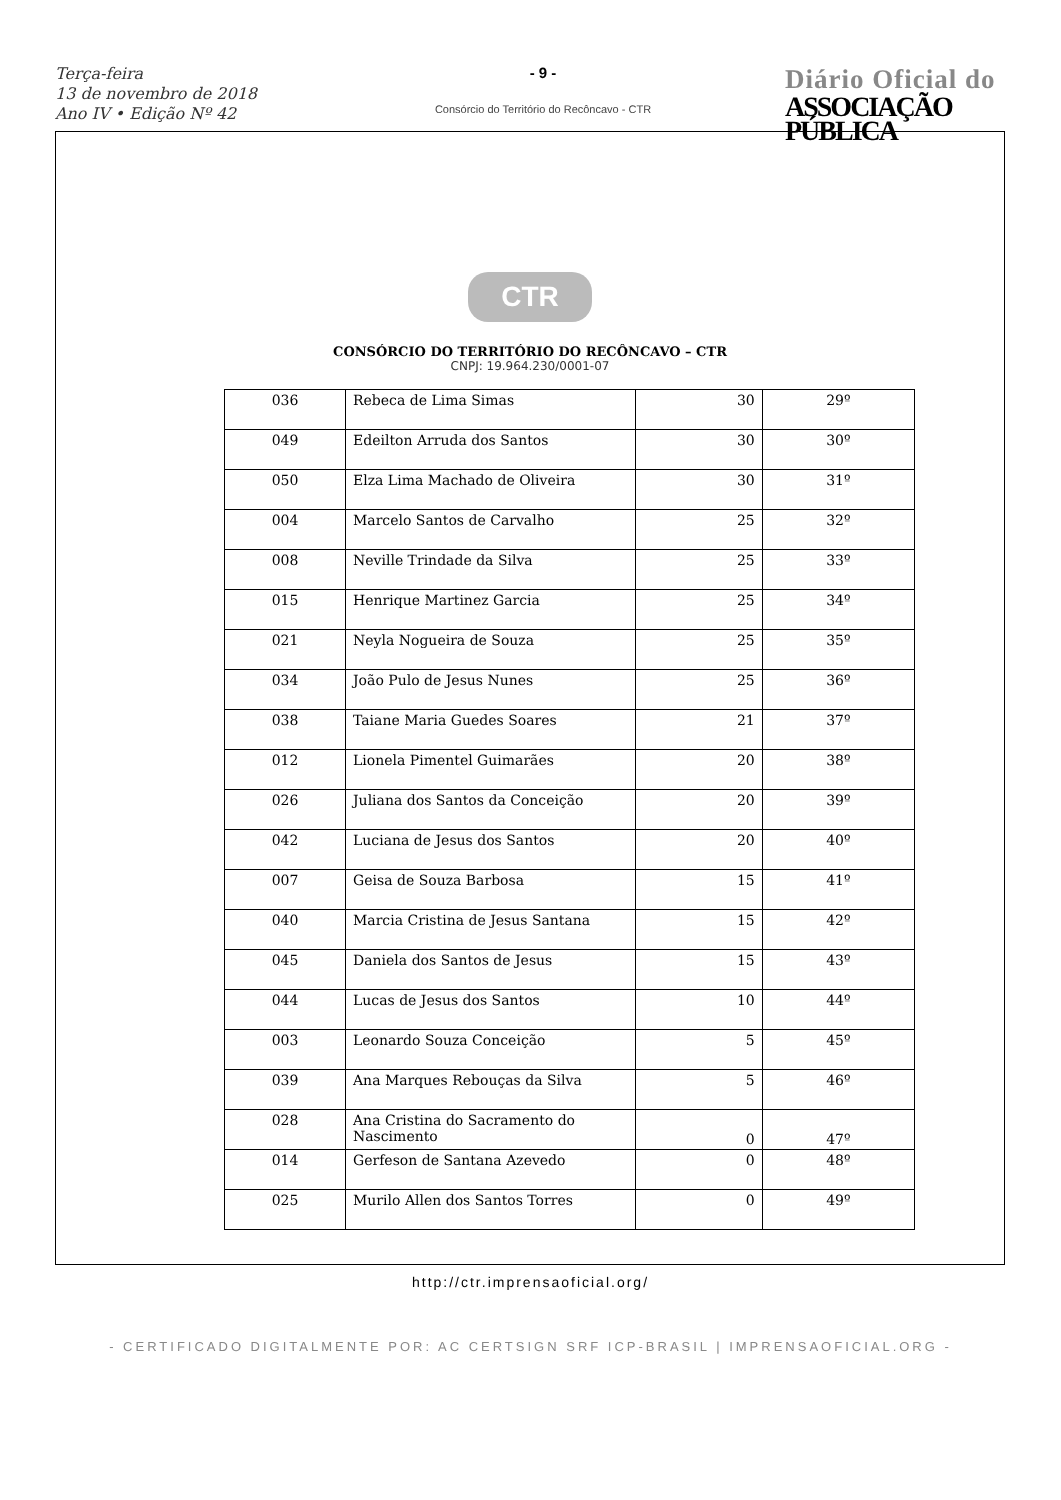Terça-feira
13 de novembro de 2018
Ano IV • Edição Nº 42
- 9 -
Consórcio do Território do Recôncavo - CTR
Diário Oficial do
ASSOCIAÇÃO PÚBLICA
CTR
CONSÓRCIO DO TERRITÓRIO DO RECÔNCAVO – CTR
CNPJ: 19.964.230/0001-07
| 036 | Rebeca de Lima Simas | 30 | 29º |
| 049 | Edeilton Arruda dos Santos | 30 | 30º |
| 050 | Elza Lima Machado de Oliveira | 30 | 31º |
| 004 | Marcelo Santos de Carvalho | 25 | 32º |
| 008 | Neville Trindade da Silva | 25 | 33º |
| 015 | Henrique Martinez Garcia | 25 | 34º |
| 021 | Neyla Nogueira de Souza | 25 | 35º |
| 034 | João Pulo de Jesus Nunes | 25 | 36º |
| 038 | Taiane Maria Guedes Soares | 21 | 37º |
| 012 | Lionela Pimentel Guimarães | 20 | 38º |
| 026 | Juliana dos Santos da Conceição | 20 | 39º |
| 042 | Luciana de Jesus dos Santos | 20 | 40º |
| 007 | Geisa de Souza Barbosa | 15 | 41º |
| 040 | Marcia Cristina de Jesus Santana | 15 | 42º |
| 045 | Daniela dos Santos de Jesus | 15 | 43º |
| 044 | Lucas de Jesus dos Santos | 10 | 44º |
| 003 | Leonardo Souza Conceição | 5 | 45º |
| 039 | Ana Marques Rebouças da Silva | 5 | 46º |
| 028 | Ana Cristina do Sacramento do Nascimento | 0 | 47º |
| 014 | Gerfeson de Santana Azevedo | 0 | 48º |
| 025 | Murilo Allen dos Santos Torres | 0 | 49º |
http://ctr.imprensaoficial.org/
- CERTIFICADO DIGITALMENTE POR: AC CERTSIGN SRF ICP-BRASIL | IMPRENSAOFICIAL.ORG -